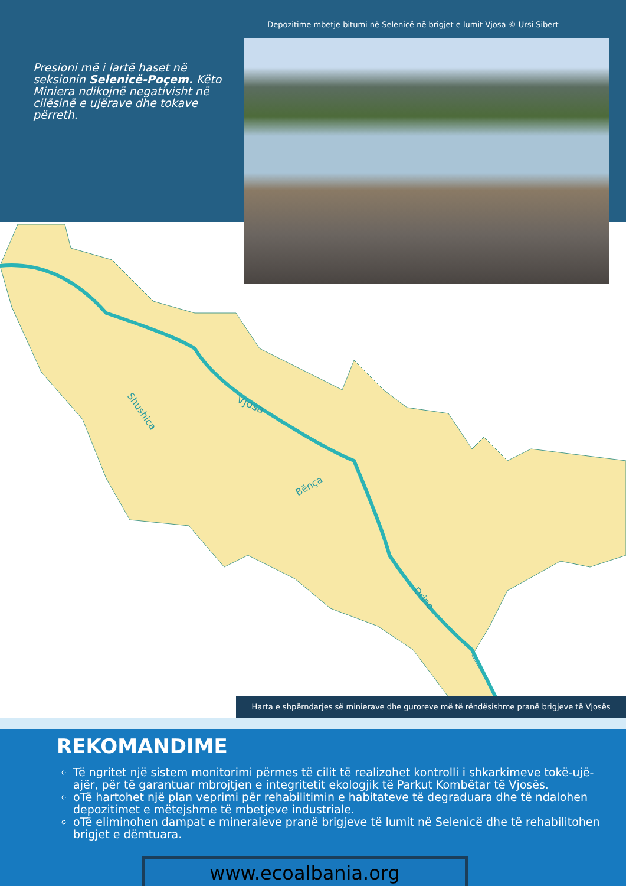Depozitime mbetje bitumi në Selenicë në brigjet e lumit Vjosa © Ursi Sibert
Presioni më i lartë haset në seksionin Selenicë-Poçem. Këto Miniera ndikojnë negativisht në cilësinë e ujërave dhe tokave përreth.
Vjosa
Shushica
Bënça
Drino
Harta e shpërndarjes së minierave dhe guroreve më të rëndësishme pranë brigjeve të Vjosës
REKOMANDIME
Të ngritet një sistem monitorimi përmes të cilit të realizohet kontrolli i shkarkimeve tokë-ujë-ajër, për të garantuar mbrojtjen e integritetit ekologjik të Parkut Kombëtar të Vjosës.
oTë hartohet një plan veprimi për rehabilitimin e habitateve të degraduara dhe të ndalohen depozitimet e mëtejshme të mbetjeve industriale.
oTë eliminohen dampat e mineraleve pranë brigjeve të lumit në Selenicë dhe të rehabilitohen brigjet e dëmtuara.
www.ecoalbania.org